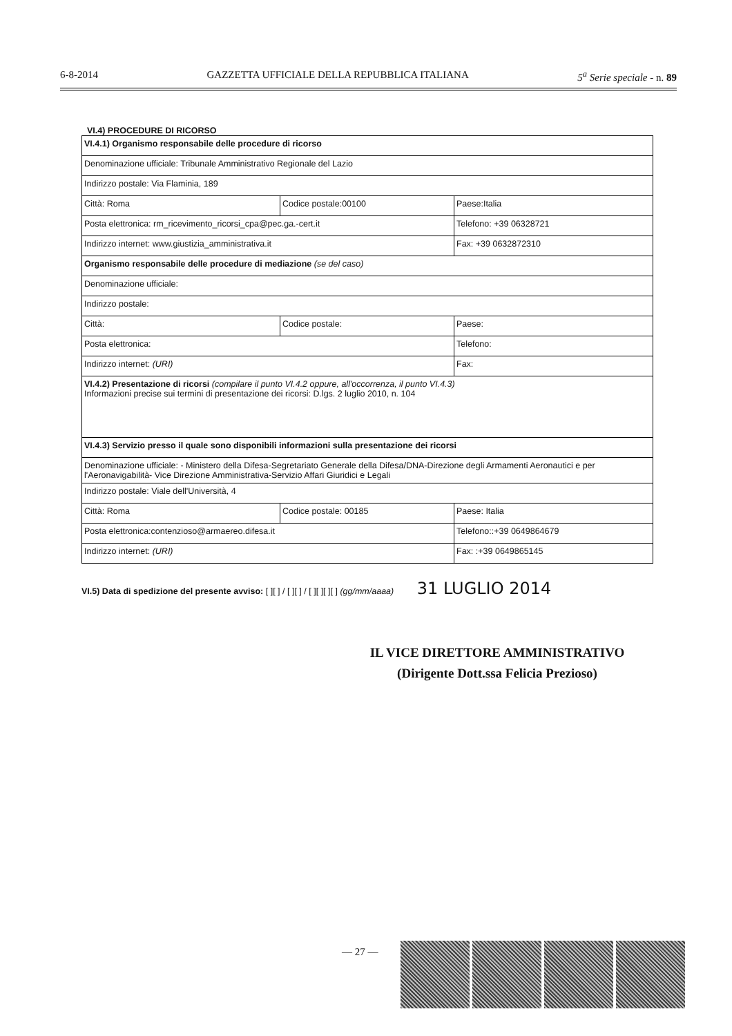6-8-2014 GAZZETTA UFFICIALE DELLA REPUBBLICA ITALIANA 5<sup>a</sup> Serie speciale - n. 89
VI.4) PROCEDURE DI RICORSO
| VI.4.1) Organismo responsabile delle procedure di ricorso | | |
| Denominazione ufficiale: Tribunale Amministrativo Regionale del Lazio | | |
| Indirizzo postale: Via Flaminia, 189 | | |
| Città: Roma | Codice postale:00100 | Paese:Italia |
| Posta elettronica: rm_ricevimento_ricorsi_cpa@pec.ga.-cert.it | | Telefono: +39 06328721 |
| Indirizzo internet: www.giustizia_amministrativa.it | | Fax: +39 0632872310 |
| Organismo responsabile delle procedure di mediazione (se del caso) | | |
| Denominazione ufficiale: | | |
| Indirizzo postale: | | |
| Città: | Codice postale: | Paese: |
| Posta elettronica: | | Telefono: |
| Indirizzo internet: (URI) | | Fax: |
| VI.4.2) Presentazione di ricorsi (compilare il punto VI.4.2 oppure, all'occorrenza, il punto VI.4.3) Informazioni precise sui termini di presentazione dei ricorsi: D.lgs. 2 luglio 2010, n. 104 | | |
| VI.4.3) Servizio presso il quale sono disponibili informazioni sulla presentazione dei ricorsi | | |
| Denominazione ufficiale: - Ministero della Difesa-Segretariato Generale della Difesa/DNA-Direzione degli Armamenti Aeronautici e per l'Aeronavigabilità- Vice Direzione Amministrativa-Servizio Affari Giuridici e Legali | | |
| Indirizzo postale: Viale dell'Università, 4 | | |
| Città: Roma | Codice postale: 00185 | Paese: Italia |
| Posta elettronica:contenzioso@armaereo.difesa.it | | Telefono::+39 0649864679 |
| Indirizzo internet: (URI) | | Fax: :+39 0649865145 |
VI.5) Data di spedizione del presente avviso: [ ][ ] / [ ][ ] / [ ][ ][ ][ ] (gg/mm/aaaa) 31 LUGLIO 2014
IL VICE DIRETTORE AMMINISTRATIVO
(Dirigente Dott.ssa Felicia Prezioso)
— 27 —